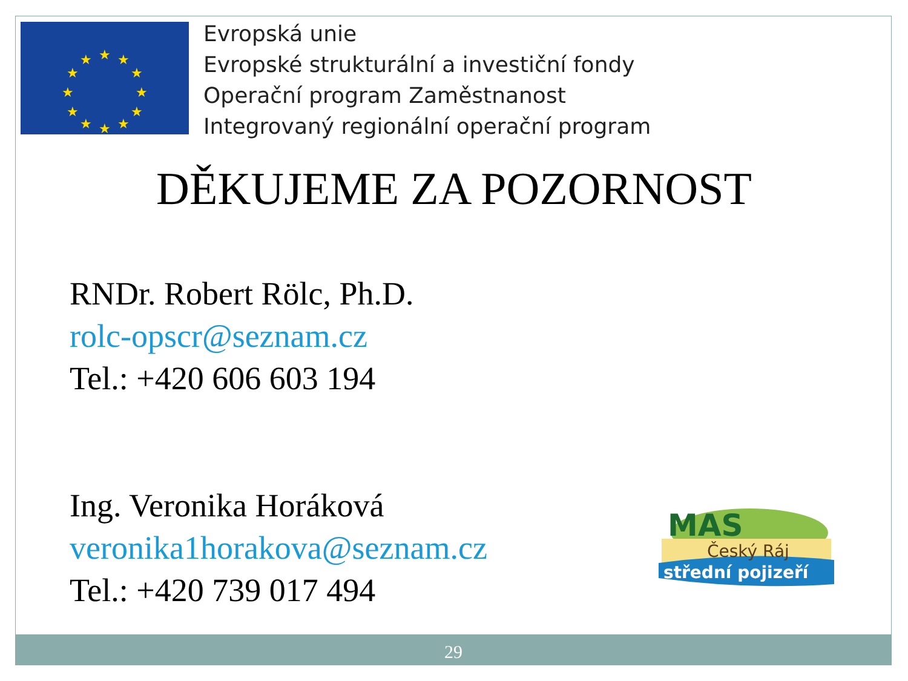★
★
★
★
★
★
★
★
★
★
★
★
Evropská unie
Evropské strukturální a investiční fondy
Operační program Zaměstnanost
Integrovaný regionální operační program
DĚKUJEME ZA POZORNOST
RNDr. Robert Rölc, Ph.D.
rolc-opscr@seznam.cz
Tel.: +420 606 603 194
Ing. Veronika Horáková
veronika1horakova@seznam.cz
Tel.: +420 739 017 494
MAS
Český Ráj
střední pojizeří
29